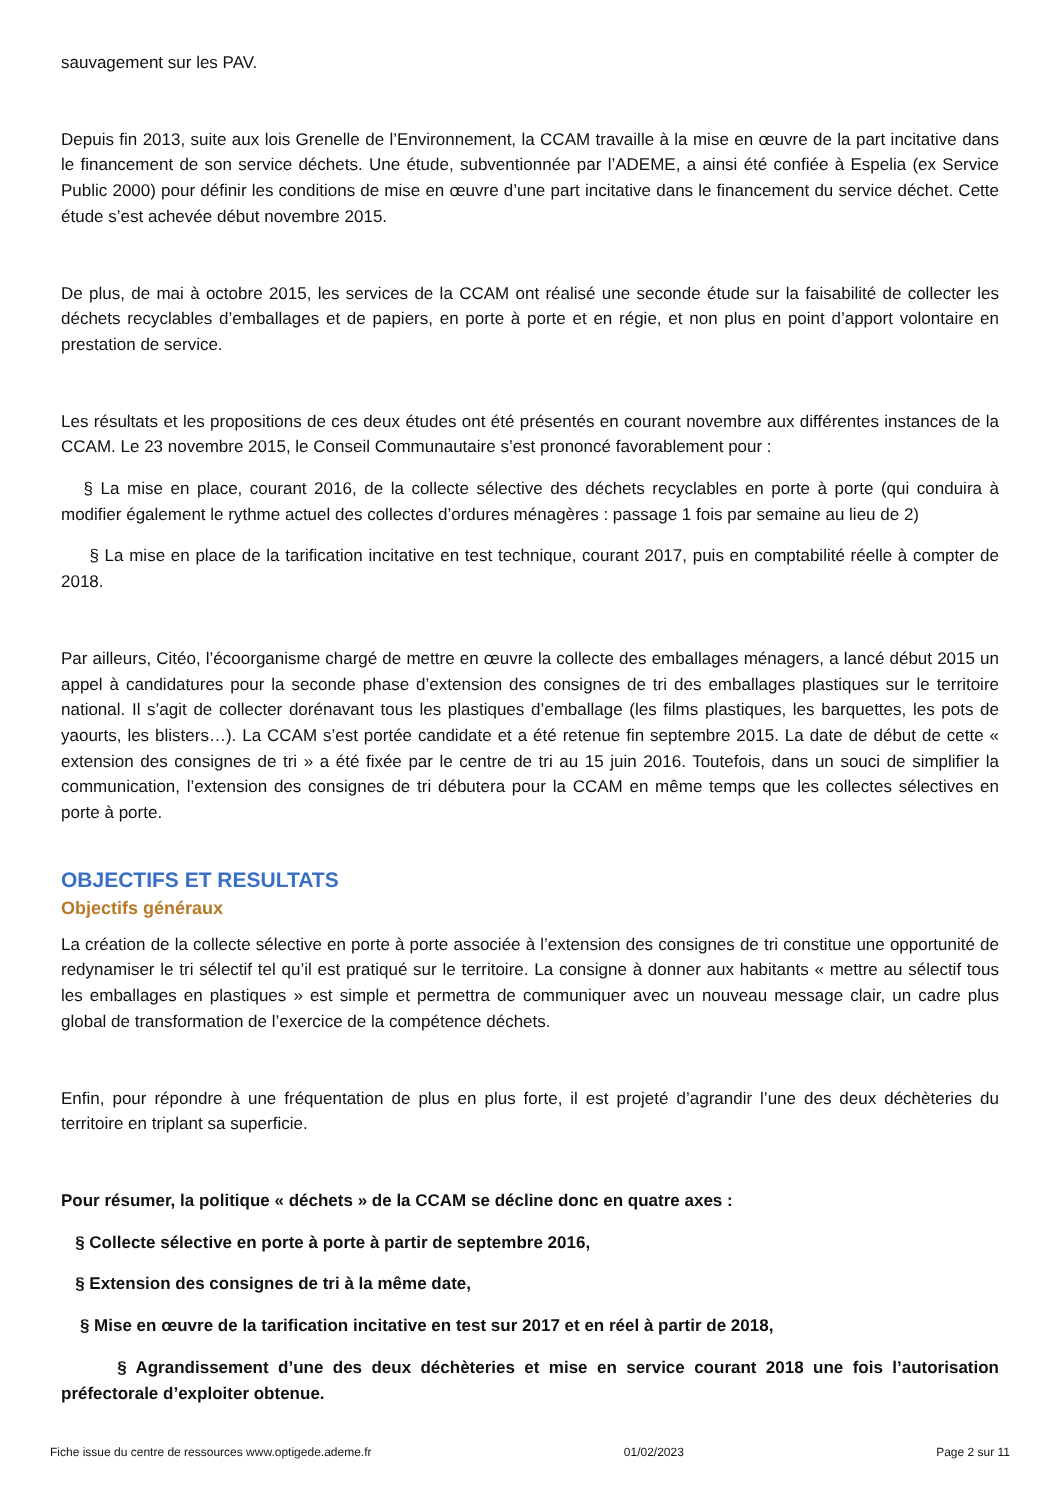sauvagement sur les PAV.
Depuis fin 2013, suite aux lois Grenelle de l’Environnement, la CCAM travaille à la mise en œuvre de la part incitative dans le financement de son service déchets. Une étude, subventionnée par l’ADEME, a ainsi été confiée à Espelia (ex Service Public 2000) pour définir les conditions de mise en œuvre d’une part incitative dans le financement du service déchet. Cette étude s’est achevée début novembre 2015.
De plus, de mai à octobre 2015, les services de la CCAM ont réalisé une seconde étude sur la faisabilité de collecter les déchets recyclables d’emballages et de papiers, en porte à porte et en régie, et non plus en point d’apport volontaire en prestation de service.
Les résultats et les propositions de ces deux études ont été présentés en courant novembre aux différentes instances de la CCAM. Le 23 novembre 2015, le Conseil Communautaire s’est prononcé favorablement pour :
§ La mise en place, courant 2016, de la collecte sélective des déchets recyclables en porte à porte (qui conduira à modifier également le rythme actuel des collectes d’ordures ménagères : passage 1 fois par semaine au lieu de 2)
§ La mise en place de la tarification incitative en test technique, courant 2017, puis en comptabilité réelle à compter de 2018.
Par ailleurs, Citéo, l’écoorganisme chargé de mettre en œuvre la collecte des emballages ménagers, a lancé début 2015 un appel à candidatures pour la seconde phase d’extension des consignes de tri des emballages plastiques sur le territoire national. Il s’agit de collecter dorénavant tous les plastiques d’emballage (les films plastiques, les barquettes, les pots de yaourts, les blisters…). La CCAM s’est portée candidate et a été retenue fin septembre 2015. La date de début de cette « extension des consignes de tri » a été fixée par le centre de tri au 15 juin 2016. Toutefois, dans un souci de simplifier la communication, l’extension des consignes de tri débutera pour la CCAM en même temps que les collectes sélectives en porte à porte.
OBJECTIFS ET RESULTATS
Objectifs généraux
La création de la collecte sélective en porte à porte associée à l’extension des consignes de tri constitue une opportunité de redynamiser le tri sélectif tel qu’il est pratiqué sur le territoire. La consigne à donner aux habitants « mettre au sélectif tous les emballages en plastiques » est simple et permettra de communiquer avec un nouveau message clair, un cadre plus global de transformation de l’exercice de la compétence déchets.
Enfin, pour répondre à une fréquentation de plus en plus forte, il est projeté d’agrandir l’une des deux déchèteries du territoire en triplant sa superficie.
Pour résumer, la politique « déchets » de la CCAM se décline donc en quatre axes :
§ Collecte sélective en porte à porte à partir de septembre 2016,
§ Extension des consignes de tri à la même date,
§ Mise en œuvre de la tarification incitative en test sur 2017 et en réel à partir de 2018,
§ Agrandissement d’une des deux déchèteries et mise en service courant 2018 une fois l’autorisation préfectorale d’exploiter obtenue.
Fiche issue du centre de ressources www.optigede.ademe.fr 01/02/2023 Page 2 sur 11